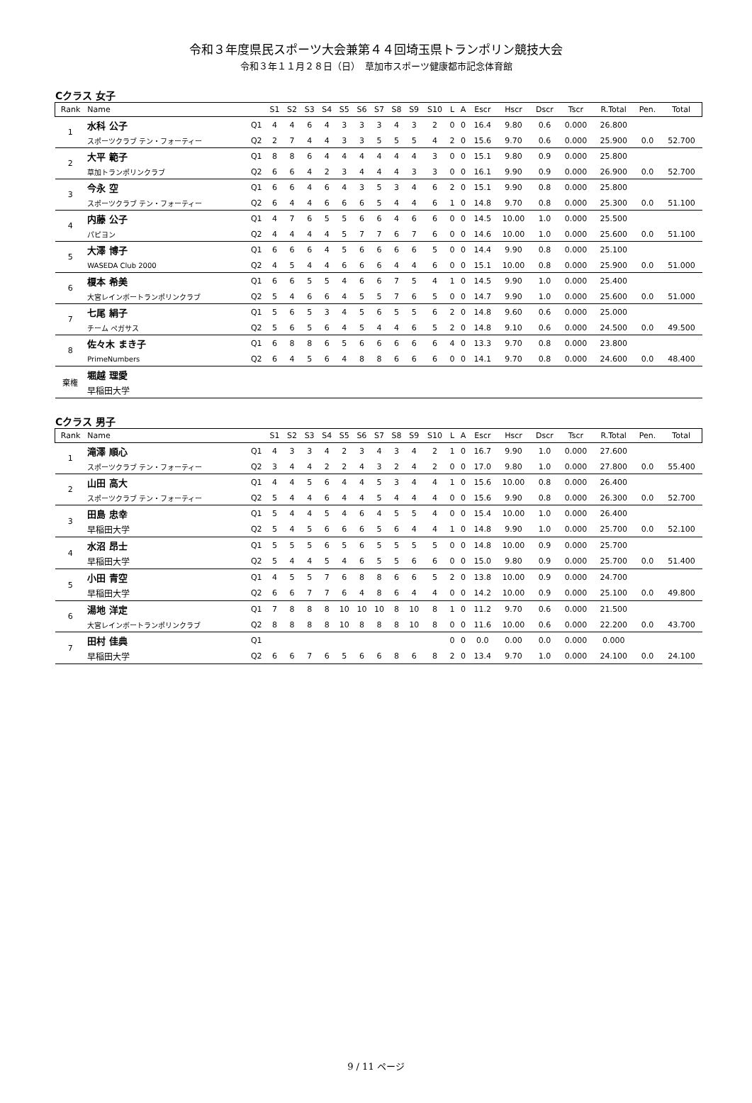令和３年度県民スポーツ大会兼第４４回埼玉県トランポリン競技大会
令和３年１１月２８日（日）　草加市スポーツ健康都市記念体育館
Cクラス 女子
| Rank | Name | | S1 | S2 | S3 | S4 | S5 | S6 | S7 | S8 | S9 | S10 | L | A | Escr | Hscr | Dscr | Tscr | R.Total | Pen. | Total |
| --- | --- | --- | --- | --- | --- | --- | --- | --- | --- | --- | --- | --- | --- | --- | --- | --- | --- | --- | --- | --- | --- |
| 1 | 水科 公子 | Q1 | 4 | 4 | 6 | 4 | 3 | 3 | 3 | 4 | 3 | 2 | 0 | 0 | 16.4 | 9.80 | 0.6 | 0.000 | 26.800 | | |
| | スポーツクラブ テン・フォーティー | Q2 | 2 | 7 | 4 | 4 | 3 | 3 | 5 | 5 | 5 | 4 | 2 | 0 | 15.6 | 9.70 | 0.6 | 0.000 | 25.900 | 0.0 | 52.700 |
| 2 | 大平 範子 | Q1 | 8 | 8 | 6 | 4 | 4 | 4 | 4 | 4 | 4 | 3 | 0 | 0 | 15.1 | 9.80 | 0.9 | 0.000 | 25.800 | | |
| | 草加トランポリンクラブ | Q2 | 6 | 6 | 4 | 2 | 3 | 4 | 4 | 4 | 3 | 3 | 0 | 0 | 16.1 | 9.90 | 0.9 | 0.000 | 26.900 | 0.0 | 52.700 |
| 3 | 今永 空 | Q1 | 6 | 6 | 4 | 6 | 4 | 3 | 5 | 3 | 4 | 6 | 2 | 0 | 15.1 | 9.90 | 0.8 | 0.000 | 25.800 | | |
| | スポーツクラブ テン・フォーティー | Q2 | 6 | 4 | 4 | 6 | 6 | 6 | 5 | 4 | 4 | 6 | 1 | 0 | 14.8 | 9.70 | 0.8 | 0.000 | 25.300 | 0.0 | 51.100 |
| 4 | 内藤 公子 | Q1 | 4 | 7 | 6 | 5 | 5 | 6 | 6 | 4 | 6 | 6 | 0 | 0 | 14.5 | 10.00 | 1.0 | 0.000 | 25.500 | | |
| | パピヨン | Q2 | 4 | 4 | 4 | 4 | 5 | 7 | 7 | 6 | 7 | 6 | 0 | 0 | 14.6 | 10.00 | 1.0 | 0.000 | 25.600 | 0.0 | 51.100 |
| 5 | 大澤 博子 | Q1 | 6 | 6 | 6 | 4 | 5 | 6 | 6 | 6 | 6 | 5 | 0 | 0 | 14.4 | 9.90 | 0.8 | 0.000 | 25.100 | | |
| | WASEDA Club 2000 | Q2 | 4 | 5 | 4 | 4 | 6 | 6 | 6 | 4 | 4 | 6 | 0 | 0 | 15.1 | 10.00 | 0.8 | 0.000 | 25.900 | 0.0 | 51.000 |
| 6 | 榎本 希美 | Q1 | 6 | 6 | 5 | 5 | 4 | 6 | 6 | 7 | 5 | 4 | 1 | 0 | 14.5 | 9.90 | 1.0 | 0.000 | 25.400 | | |
| | 大宮レインボートランポリンクラブ | Q2 | 5 | 4 | 6 | 6 | 4 | 5 | 5 | 7 | 6 | 5 | 0 | 0 | 14.7 | 9.90 | 1.0 | 0.000 | 25.600 | 0.0 | 51.000 |
| 7 | 七尾 絹子 | Q1 | 5 | 6 | 5 | 3 | 4 | 5 | 6 | 5 | 5 | 6 | 2 | 0 | 14.8 | 9.60 | 0.6 | 0.000 | 25.000 | | |
| | チーム ペガサス | Q2 | 5 | 6 | 5 | 6 | 4 | 5 | 4 | 4 | 6 | 5 | 2 | 0 | 14.8 | 9.10 | 0.6 | 0.000 | 24.500 | 0.0 | 49.500 |
| 8 | 佐々木 まき子 | Q1 | 6 | 8 | 8 | 6 | 5 | 6 | 6 | 6 | 6 | 6 | 4 | 0 | 13.3 | 9.70 | 0.8 | 0.000 | 23.800 | | |
| | PrimeNumbers | Q2 | 6 | 4 | 5 | 6 | 4 | 8 | 8 | 6 | 6 | 6 | 0 | 0 | 14.1 | 9.70 | 0.8 | 0.000 | 24.600 | 0.0 | 48.400 |
| 棄権 | 堀越 理愛 | | | | | | | | | | | | | | | | | | | | |
| | 早稲田大学 | | | | | | | | | | | | | | | | | | | | |
Cクラス 男子
| Rank | Name | | S1 | S2 | S3 | S4 | S5 | S6 | S7 | S8 | S9 | S10 | L | A | Escr | Hscr | Dscr | Tscr | R.Total | Pen. | Total |
| --- | --- | --- | --- | --- | --- | --- | --- | --- | --- | --- | --- | --- | --- | --- | --- | --- | --- | --- | --- | --- | --- |
| 1 | 滝澤 順心 | Q1 | 4 | 3 | 3 | 4 | 2 | 3 | 4 | 3 | 4 | 2 | 1 | 0 | 16.7 | 9.90 | 1.0 | 0.000 | 27.600 | | |
| | スポーツクラブ テン・フォーティー | Q2 | 3 | 4 | 4 | 2 | 2 | 4 | 3 | 2 | 4 | 2 | 0 | 0 | 17.0 | 9.80 | 1.0 | 0.000 | 27.800 | 0.0 | 55.400 |
| 2 | 山田 高大 | Q1 | 4 | 4 | 5 | 6 | 4 | 4 | 5 | 3 | 4 | 4 | 1 | 0 | 15.6 | 10.00 | 0.8 | 0.000 | 26.400 | | |
| | スポーツクラブ テン・フォーティー | Q2 | 5 | 4 | 4 | 6 | 4 | 4 | 5 | 4 | 4 | 4 | 0 | 0 | 15.6 | 9.90 | 0.8 | 0.000 | 26.300 | 0.0 | 52.700 |
| 3 | 田島 忠幸 | Q1 | 5 | 4 | 4 | 5 | 4 | 6 | 4 | 5 | 5 | 4 | 0 | 0 | 15.4 | 10.00 | 1.0 | 0.000 | 26.400 | | |
| | 早稲田大学 | Q2 | 5 | 4 | 5 | 6 | 6 | 6 | 5 | 6 | 4 | 4 | 1 | 0 | 14.8 | 9.90 | 1.0 | 0.000 | 25.700 | 0.0 | 52.100 |
| 4 | 水沼 昂士 | Q1 | 5 | 5 | 5 | 6 | 5 | 6 | 5 | 5 | 5 | 5 | 0 | 0 | 14.8 | 10.00 | 0.9 | 0.000 | 25.700 | | |
| | 早稲田大学 | Q2 | 5 | 4 | 4 | 5 | 4 | 6 | 5 | 5 | 6 | 6 | 0 | 0 | 15.0 | 9.80 | 0.9 | 0.000 | 25.700 | 0.0 | 51.400 |
| 5 | 小田 青空 | Q1 | 4 | 5 | 5 | 7 | 6 | 8 | 8 | 6 | 6 | 5 | 2 | 0 | 13.8 | 10.00 | 0.9 | 0.000 | 24.700 | | |
| | 早稲田大学 | Q2 | 6 | 6 | 7 | 7 | 6 | 4 | 8 | 6 | 4 | 4 | 0 | 0 | 14.2 | 10.00 | 0.9 | 0.000 | 25.100 | 0.0 | 49.800 |
| 6 | 湯地 洋定 | Q1 | 7 | 8 | 8 | 8 | 10 | 10 | 10 | 8 | 10 | 8 | 1 | 0 | 11.2 | 9.70 | 0.6 | 0.000 | 21.500 | | |
| | 大宮レインボートランポリンクラブ | Q2 | 8 | 8 | 8 | 8 | 10 | 8 | 8 | 8 | 10 | 8 | 0 | 0 | 11.6 | 10.00 | 0.6 | 0.000 | 22.200 | 0.0 | 43.700 |
| 7 | 田村 佳典 | Q1 | | | | | | | | | | | 0 | 0 | 0.0 | 0.00 | 0.0 | 0.000 | 0.000 | | |
| | 早稲田大学 | Q2 | 6 | 6 | 7 | 6 | 5 | 6 | 6 | 8 | 6 | 8 | 2 | 0 | 13.4 | 9.70 | 1.0 | 0.000 | 24.100 | 0.0 | 24.100 |
9 / 11 ページ